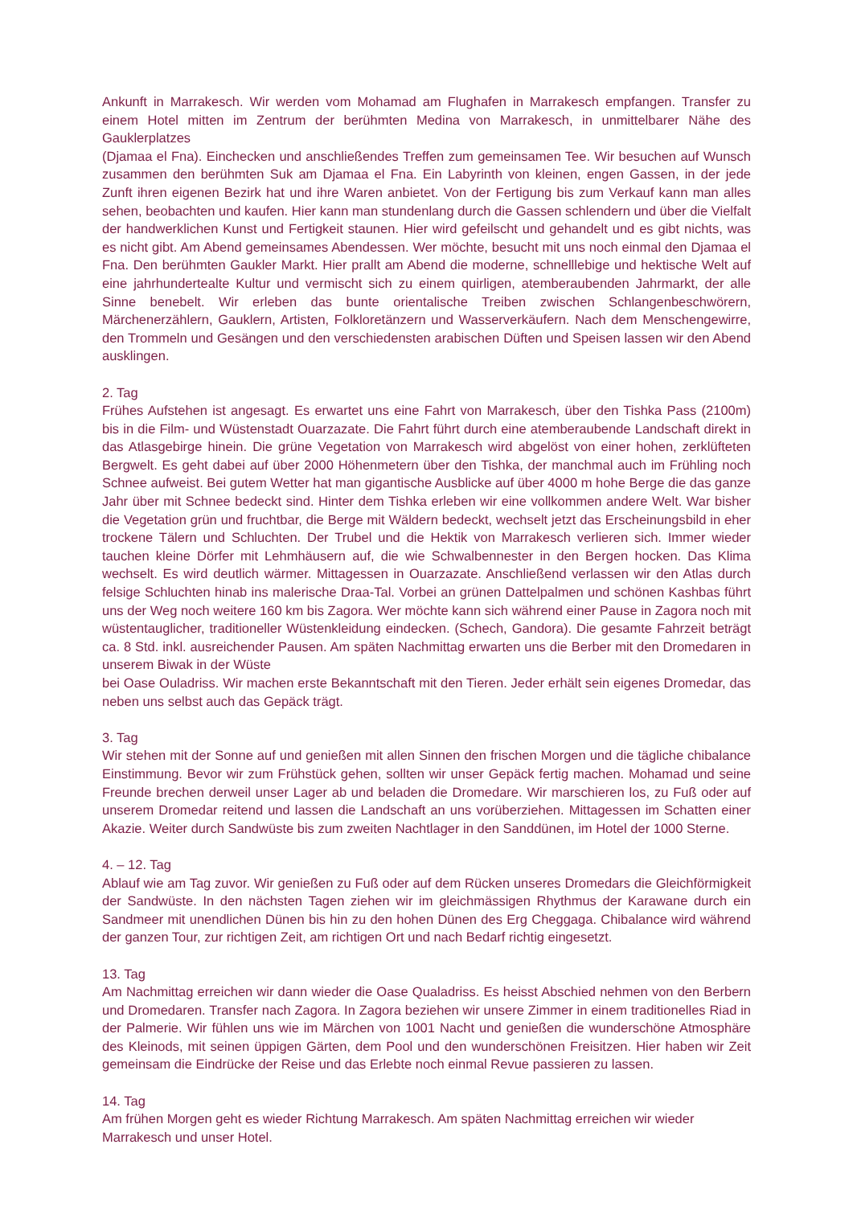Ankunft in Marrakesch. Wir werden vom Mohamad am Flughafen in Marrakesch empfangen. Transfer zu einem Hotel mitten im Zentrum der berühmten Medina von Marrakesch, in unmittelbarer Nähe des Gauklerplatzes
(Djamaa el Fna). Einchecken und anschließendes Treffen zum gemeinsamen Tee. Wir besuchen auf Wunsch zusammen den berühmten Suk am Djamaa el Fna. Ein Labyrinth von kleinen, engen Gassen, in der jede Zunft ihren eigenen Bezirk hat und ihre Waren anbietet. Von der Fertigung bis zum Verkauf kann man alles sehen, beobachten und kaufen. Hier kann man stundenlang durch die Gassen schlendern und über die Vielfalt der handwerklichen Kunst und Fertigkeit staunen. Hier wird gefeilscht und gehandelt und es gibt nichts, was es nicht gibt. Am Abend gemeinsames Abendessen. Wer möchte, besucht mit uns noch einmal den Djamaa el Fna. Den berühmten Gaukler Markt. Hier prallt am Abend die moderne, schnelllebige und hektische Welt auf eine jahrhundertealte Kultur und vermischt sich zu einem quirligen, atemberaubenden Jahrmarkt, der alle Sinne benebelt. Wir erleben das bunte orientalische Treiben zwischen Schlangenbeschwörern, Märchenerzählern, Gauklern, Artisten, Folkloretänzern und Wasserverkäufern. Nach dem Menschengewirre, den Trommeln und Gesängen und den verschiedensten arabischen Düften und Speisen lassen wir den Abend ausklingen.
2. Tag
Frühes Aufstehen ist angesagt. Es erwartet uns eine Fahrt von Marrakesch, über den Tishka Pass (2100m) bis in die Film- und Wüstenstadt Ouarzazate. Die Fahrt führt durch eine atemberaubende Landschaft direkt in das Atlasgebirge hinein. Die grüne Vegetation von Marrakesch wird abgelöst von einer hohen, zerklüfteten Bergwelt. Es geht dabei auf über 2000 Höhenmetern über den Tishka, der manchmal auch im Frühling noch Schnee aufweist. Bei gutem Wetter hat man gigantische Ausblicke auf über 4000 m hohe Berge die das ganze Jahr über mit Schnee bedeckt sind. Hinter dem Tishka erleben wir eine vollkommen andere Welt. War bisher die Vegetation grün und fruchtbar, die Berge mit Wäldern bedeckt, wechselt jetzt das Erscheinungsbild in eher trockene Tälern und Schluchten. Der Trubel und die Hektik von Marrakesch verlieren sich. Immer wieder tauchen kleine Dörfer mit Lehmhäusern auf, die wie Schwalbennester in den Bergen hocken. Das Klima wechselt. Es wird deutlich wärmer. Mittagessen in Ouarzazate. Anschließend verlassen wir den Atlas durch felsige Schluchten hinab ins malerische Draa-Tal. Vorbei an grünen Dattelpalmen und schönen Kashbas führt uns der Weg noch weitere 160 km bis Zagora. Wer möchte kann sich während einer Pause in Zagora noch mit wüstentauglicher, traditioneller Wüstenkleidung eindecken. (Schech, Gandora). Die gesamte Fahrzeit beträgt ca. 8 Std. inkl. ausreichender Pausen. Am späten Nachmittag erwarten uns die Berber mit den Dromedaren in unserem Biwak in der Wüste
bei Oase Ouladriss. Wir machen erste Bekanntschaft mit den Tieren. Jeder erhält sein eigenes Dromedar, das neben uns selbst auch das Gepäck trägt.
3. Tag
Wir stehen mit der Sonne auf und genießen mit allen Sinnen den frischen Morgen und die tägliche chibalance Einstimmung. Bevor wir zum Frühstück gehen, sollten wir unser Gepäck fertig machen. Mohamad und seine Freunde brechen derweil unser Lager ab und beladen die Dromedare. Wir marschieren los, zu Fuß oder auf unserem Dromedar reitend und lassen die Landschaft an uns vorüberziehen. Mittagessen im Schatten einer Akazie. Weiter durch Sandwüste bis zum zweiten Nachtlager in den Sanddünen, im Hotel der 1000 Sterne.
4. – 12. Tag
Ablauf wie am Tag zuvor. Wir genießen zu Fuß oder auf dem Rücken unseres Dromedars die Gleichförmigkeit der Sandwüste. In den nächsten Tagen ziehen wir im gleichmässigen Rhythmus der Karawane durch ein Sandmeer mit unendlichen Dünen bis hin zu den hohen Dünen des Erg Cheggaga. Chibalance wird während der ganzen Tour, zur richtigen Zeit, am richtigen Ort und nach Bedarf richtig eingesetzt.
13. Tag
Am Nachmittag erreichen wir dann wieder die Oase Qualadriss. Es heisst Abschied nehmen von den Berbern und Dromedaren. Transfer nach Zagora. In Zagora beziehen wir unsere Zimmer in einem traditionelles Riad in der Palmerie. Wir fühlen uns wie im Märchen von 1001 Nacht und genießen die wunderschöne Atmosphäre des Kleinods, mit seinen üppigen Gärten, dem Pool und den wunderschönen Freisitzen. Hier haben wir Zeit gemeinsam die Eindrücke der Reise und das Erlebte noch einmal Revue passieren zu lassen.
14. Tag
Am frühen Morgen geht es wieder Richtung Marrakesch. Am späten Nachmittag erreichen wir wieder
Marrakesch und unser Hotel.